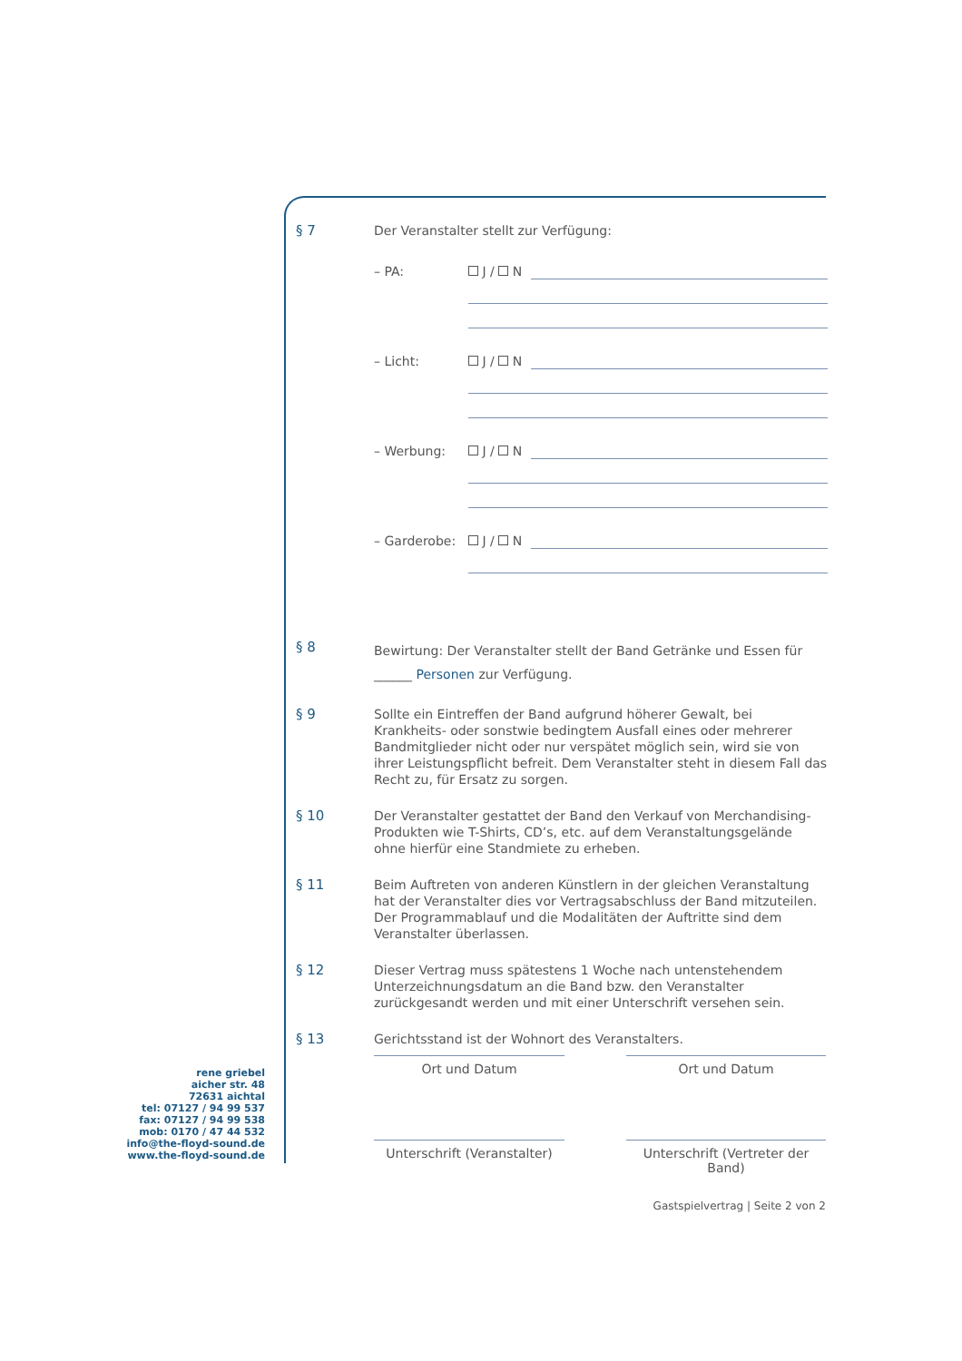§ 7
Der Veranstalter stellt zur Verfügung:
– PA: J / N
– Licht: J / N
– Werbung: J / N
– Garderobe: J / N
§ 8
Bewirtung: Der Veranstalter stellt der Band Getränke und Essen für
______ Personen zur Verfügung.
§ 9
Sollte ein Eintreffen der Band aufgrund höherer Gewalt, bei Krankheits- oder sonstwie bedingtem Ausfall eines oder mehrerer Bandmitglieder nicht oder nur verspätet möglich sein, wird sie von ihrer Leistungspflicht befreit. Dem Veranstalter steht in diesem Fall das Recht zu, für Ersatz zu sorgen.
§ 10
Der Veranstalter gestattet der Band den Verkauf von Merchandising-Produkten wie T-Shirts, CD’s, etc. auf dem Veranstaltungsgelände ohne hierfür eine Standmiete zu erheben.
§ 11
Beim Auftreten von anderen Künstlern in der gleichen Veranstaltung hat der Veranstalter dies vor Vertragsabschluss der Band mitzuteilen. Der Programmablauf und die Modalitäten der Auftritte sind dem Veranstalter überlassen.
§ 12
Dieser Vertrag muss spätestens 1 Woche nach untenstehendem Unterzeichnungsdatum an die Band bzw. den Veranstalter zurückgesandt werden und mit einer Unterschrift versehen sein.
§ 13
Gerichtsstand ist der Wohnort des Veranstalters.
Ort und Datum
Ort und Datum
Unterschrift (Veranstalter)
Unterschrift (Vertreter der Band)
rene griebel
aicher str. 48
72631 aichtal
tel: 07127 / 94 99 537
fax: 07127 / 94 99 538
mob: 0170 / 47 44 532
info@the-floyd-sound.de
www.the-floyd-sound.de
Gastspielvertrag | Seite 2 von 2